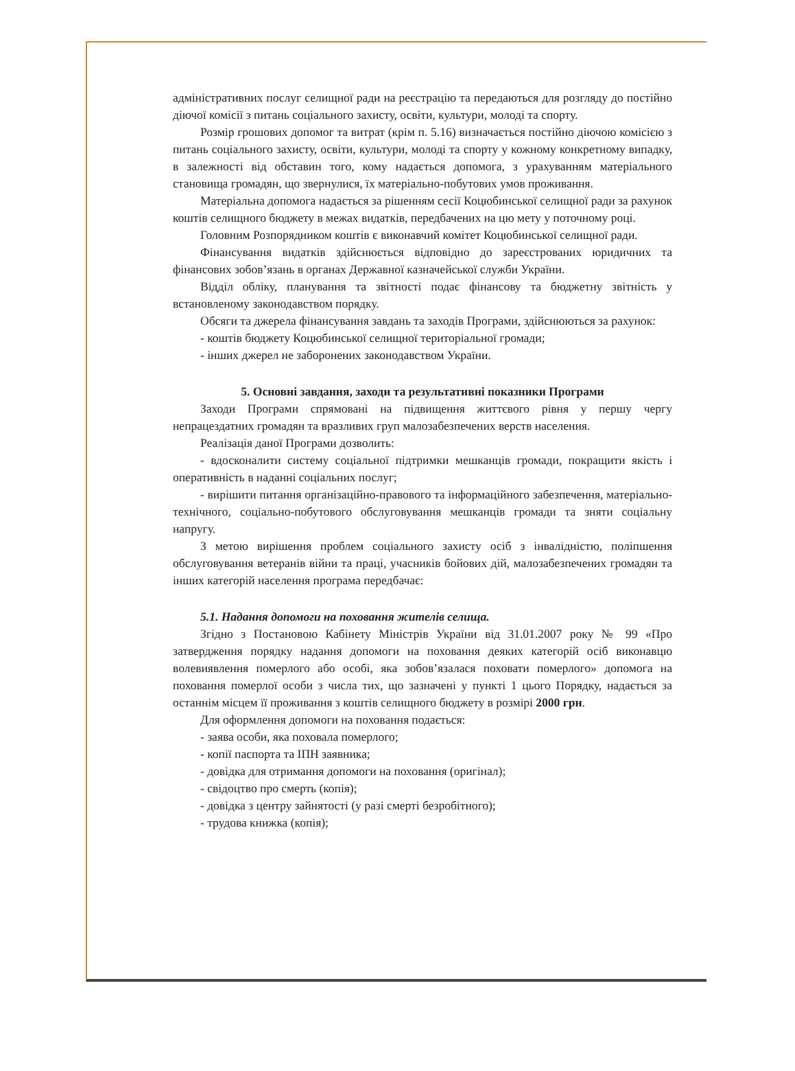адміністративних послуг селищної ради на реєстрацію та передаються для розгляду до постійно діючої комісії з питань соціального захисту, освіти, культури, молоді та спорту.
Розмір грошових допомог та витрат (крім п. 5.16) визначається постійно діючою комісією з питань соціального захисту, освіти, культури, молоді та спорту у кожному конкретному випадку, в залежності від обставин того, кому надається допомога, з урахуванням матеріального становища громадян, що звернулися, їх матеріально-побутових умов проживання.
Матеріальна допомога надається за рішенням сесії Коцюбинської селищної ради за рахунок коштів селищного бюджету в межах видатків, передбачених на цю мету у поточному році.
Головним Розпорядником коштів є виконавчий комітет Коцюбинської селищної ради.
Фінансування видатків здійснюється відповідно до зареєстрованих юридичних та фінансових зобов’язань в органах Державної казначейської служби України.
Відділ обліку, планування та звітності подає фінансову та бюджетну звітність у встановленому законодавством порядку.
Обсяги та джерела фінансування завдань та заходів Програми, здійснюються за рахунок:
- коштів бюджету Коцюбинської селищної територіальної громади;
- інших джерел не заборонених законодавством України.
5. Основні завдання, заходи та результативні показники Програми
Заходи Програми спрямовані на підвищення життєвого рівня у першу чергу непрацездатних громадян та вразливих груп малозабезпечених верств населення.
Реалізація даної Програми дозволить:
- вдосконалити систему соціальної підтримки мешканців громади, покращити якість і оперативність в наданні соціальних послуг;
- вирішити питання організаційно-правового та інформаційного забезпечення, матеріально-технічного, соціально-побутового обслуговування мешканців громади та зняти соціальну напругу.
З метою вирішення проблем соціального захисту осіб з інвалідністю, поліпшення обслуговування ветеранів війни та праці, учасників бойових дій, малозабезпечених громадян та інших категорій населення програма передбачає:
5.1. Надання допомоги на поховання жителів селища.
Згідно з Постановою Кабінету Міністрів України від 31.01.2007 року № 99 «Про затвердження порядку надання допомоги на поховання деяких категорій осіб виконавцю волевиявлення померлого або особі, яка зобов’язалася поховати померлого» допомога на поховання померлої особи з числа тих, що зазначені у пункті 1 цього Порядку, надається за останнім місцем її проживання з коштів селищного бюджету в розмірі 2000 грн.
Для оформлення допомоги на поховання подається:
- заява особи, яка поховала померлого;
- копії паспорта та ІПН заявника;
- довідка для отримання допомоги на поховання (оригінал);
- свідоцтво про смерть (копія);
- довідка з центру зайнятості (у разі смерті безробітного);
- трудова книжка (копія);